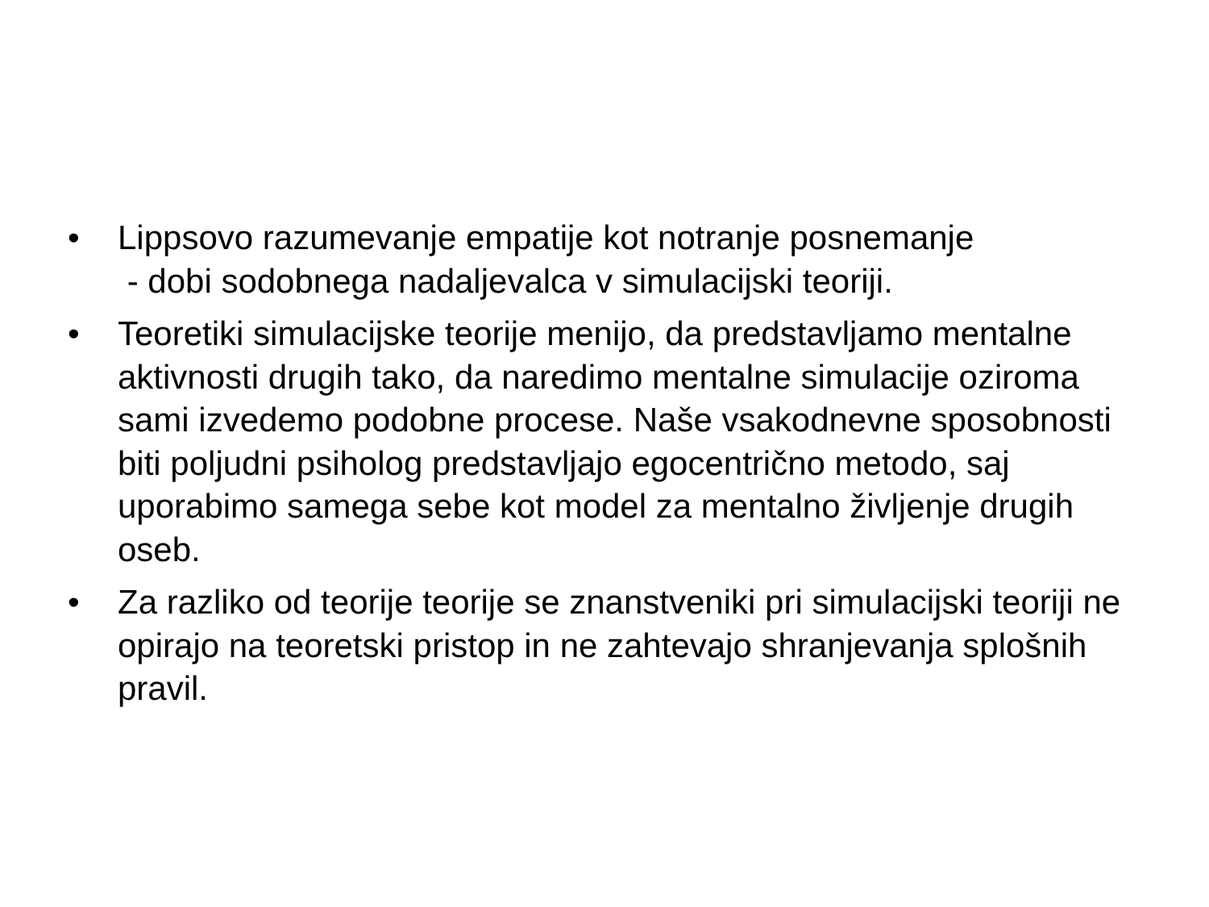• Lippsovo razumevanje empatije kot notranje posnemanje
- dobi sodobnega nadaljevalca v simulacijski teoriji.
• Teoretiki simulacijske teorije menijo, da predstavljamo mentalne aktivnosti drugih tako, da naredimo mentalne simulacije oziroma sami izvedemo podobne procese. Naše vsakodnevne sposobnosti biti poljudni psiholog predstavljajo egocentrično metodo, saj uporabimo samega sebe kot model za mentalno življenje drugih oseb.
• Za razliko od teorije teorije se znanstveniki pri simulacijski teoriji ne opirajo na teoretski pristop in ne zahtevajo shranjevanja splošnih pravil.